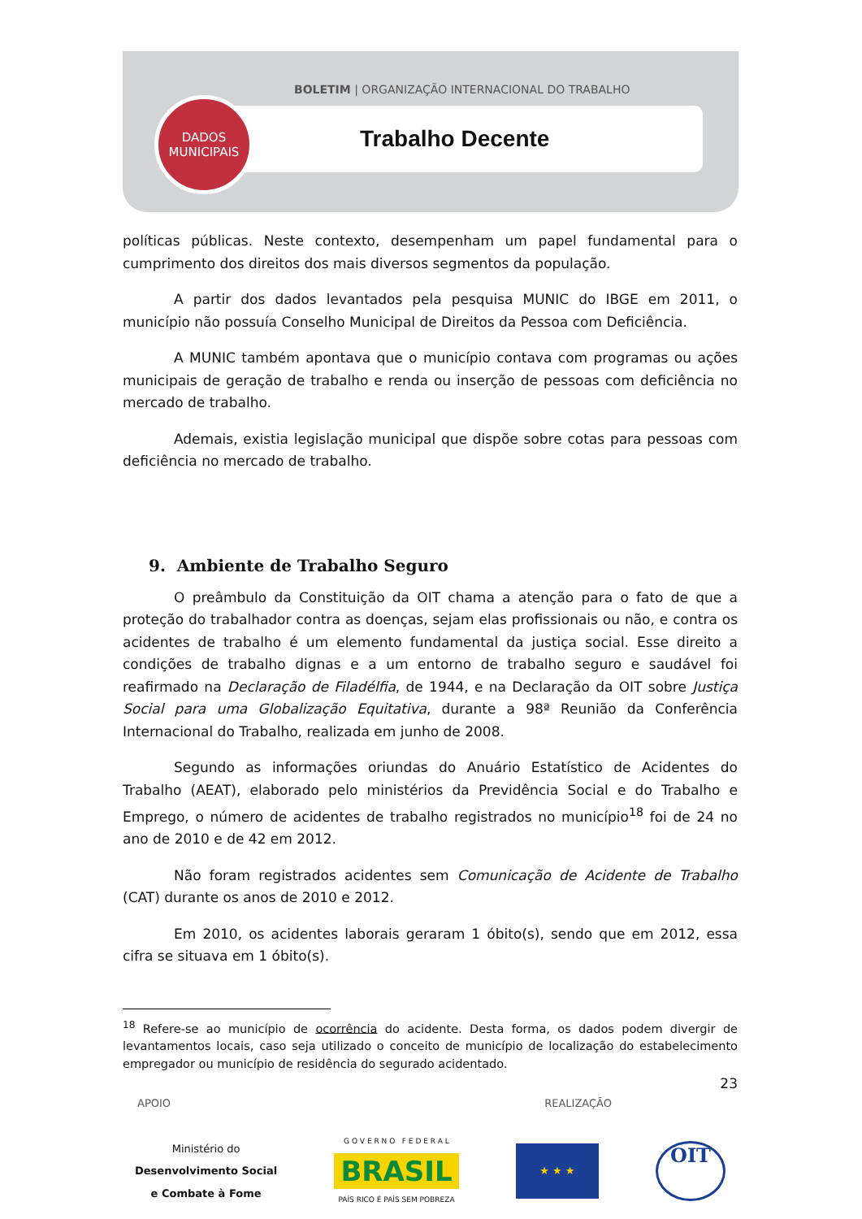BOLETIM | ORGANIZAÇÃO INTERNACIONAL DO TRABALHO
DADOS
MUNICIPAIS
Trabalho Decente
políticas públicas. Neste contexto, desempenham um papel fundamental para o cumprimento dos direitos dos mais diversos segmentos da população.
A partir dos dados levantados pela pesquisa MUNIC do IBGE em 2011, o município não possuía Conselho Municipal de Direitos da Pessoa com Deficiência.
A MUNIC também apontava que o município contava com programas ou ações municipais de geração de trabalho e renda ou inserção de pessoas com deficiência no mercado de trabalho.
Ademais, existia legislação municipal que dispõe sobre cotas para pessoas com deficiência no mercado de trabalho.
9. Ambiente de Trabalho Seguro
O preâmbulo da Constituição da OIT chama a atenção para o fato de que a proteção do trabalhador contra as doenças, sejam elas profissionais ou não, e contra os acidentes de trabalho é um elemento fundamental da justiça social. Esse direito a condições de trabalho dignas e a um entorno de trabalho seguro e saudável foi reafirmado na Declaração de Filadélfia, de 1944, e na Declaração da OIT sobre Justiça Social para uma Globalização Equitativa, durante a 98ª Reunião da Conferência Internacional do Trabalho, realizada em junho de 2008.
Segundo as informações oriundas do Anuário Estatístico de Acidentes do Trabalho (AEAT), elaborado pelo ministérios da Previdência Social e do Trabalho e Emprego, o número de acidentes de trabalho registrados no município<sup>18</sup> foi de 24 no ano de 2010 e de 42 em 2012.
Não foram registrados acidentes sem Comunicação de Acidente de Trabalho (CAT) durante os anos de 2010 e 2012.
Em 2010, os acidentes laborais geraram 1 óbito(s), sendo que em 2012, essa cifra se situava em 1 óbito(s).
<sup>18</sup> Refere-se ao município de ocorrência do acidente. Desta forma, os dados podem divergir de levantamentos locais, caso seja utilizado o conceito de município de localização do estabelecimento empregador ou município de residência do segurado acidentado.
23
APOIO REALIZAÇÃO
Ministério do
Desenvolvimento Social
e Combate à Fome
G O V E R N O F E D E R A L
BRASIL
PAÍS RICO É PAÍS SEM POBREZA
★ ★ ★
OIT